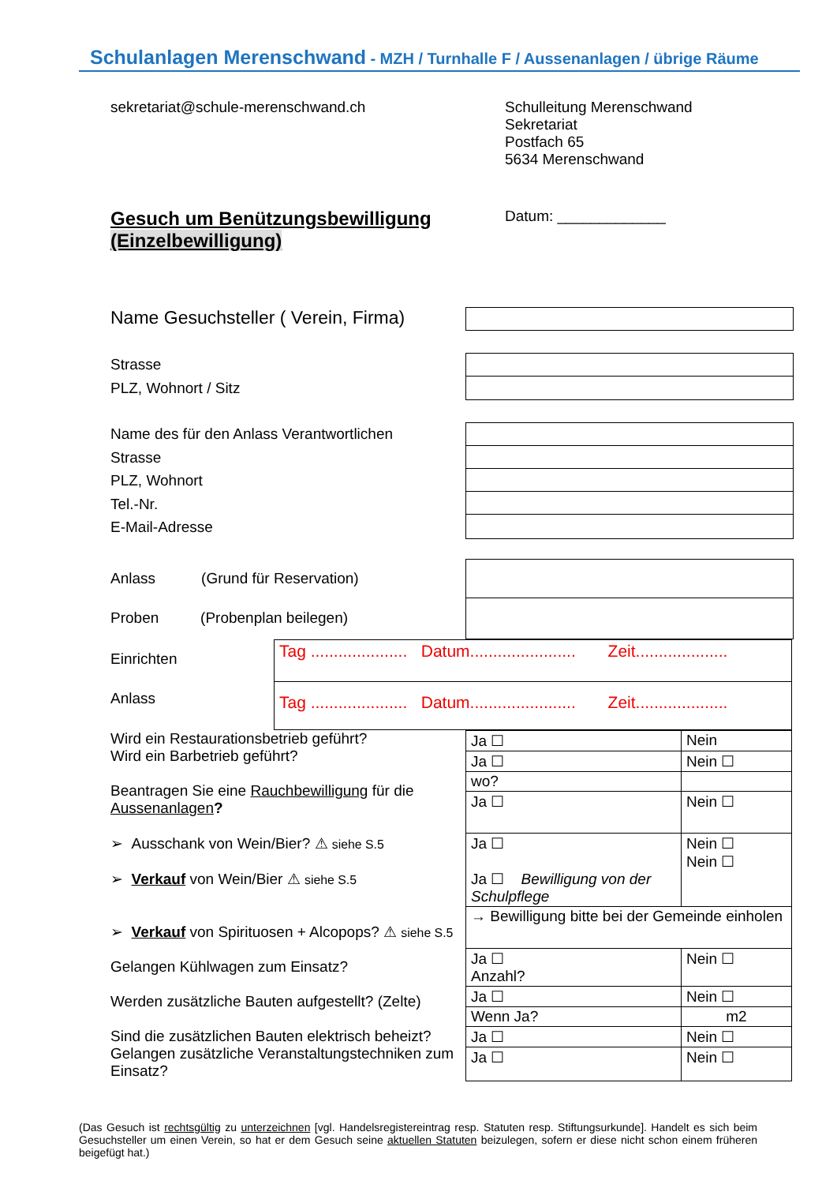Schulanlagen Merenschwand - MZH / Turnhalle F / Aussenanlagen / übrige Räume
sekretariat@schule-merenschwand.ch Schulleitung Merenschwand
Sekretariat
Postfach 65
5634 Merenschwand
Gesuch um Benützungsbewilligung
(Einzelbewilligung)
Datum: _____________
Name Gesuchsteller ( Verein, Firma)
Strasse
PLZ, Wohnort / Sitz
Name des für den Anlass Verantwortlichen
Strasse
PLZ, Wohnort
Tel.-Nr.
E-Mail-Adresse
Anlass (Grund für Reservation)
Proben (Probenplan beilegen)
Einrichten
Anlass
Tag ..................... Datum....................... Zeit....................
Tag ..................... Datum....................... Zeit....................
Wird ein Restaurationsbetrieb geführt?
Wird ein Barbetrieb geführt?
Beantragen Sie eine Rauchbewilligung für die Aussenanlagen?
➢ Ausschank von Wein/Bier? ⚠ siehe S.5
➢ Verkauf von Wein/Bier ⚠ siehe S.5
➢ Verkauf von Spirituosen + Alcopops? ⚠ siehe S.5
Gelangen Kühlwagen zum Einsatz?
Werden zusätzliche Bauten aufgestellt? (Zelte)
Sind die zusätzlichen Bauten elektrisch beheizt?
Gelangen zusätzliche Veranstaltungstechniken zum Einsatz?
| Ja ☐ | Nein |
| Ja ☐ | Nein ☐ |
| wo? | |
| Ja ☐ | Nein ☐ |
| Ja ☐ Ja ☐ Bewilligung von der Schulpflege | Nein ☐ Nein ☐ |
| → Bewilligung bitte bei der Gemeinde einholen | |
| Ja ☐ Anzahl? | Nein ☐ |
| Ja ☐ | Nein ☐ |
| Wenn Ja? | m2 |
| Ja ☐ | Nein ☐ |
| Ja ☐ | Nein ☐ |
(Das Gesuch ist rechtsgültig zu unterzeichnen [vgl. Handelsregistereintrag resp. Statuten resp. Stiftungsurkunde]. Handelt es sich beim Gesuchsteller um einen Verein, so hat er dem Gesuch seine aktuellen Statuten beizulegen, sofern er diese nicht schon einem früheren beigefügt hat.)